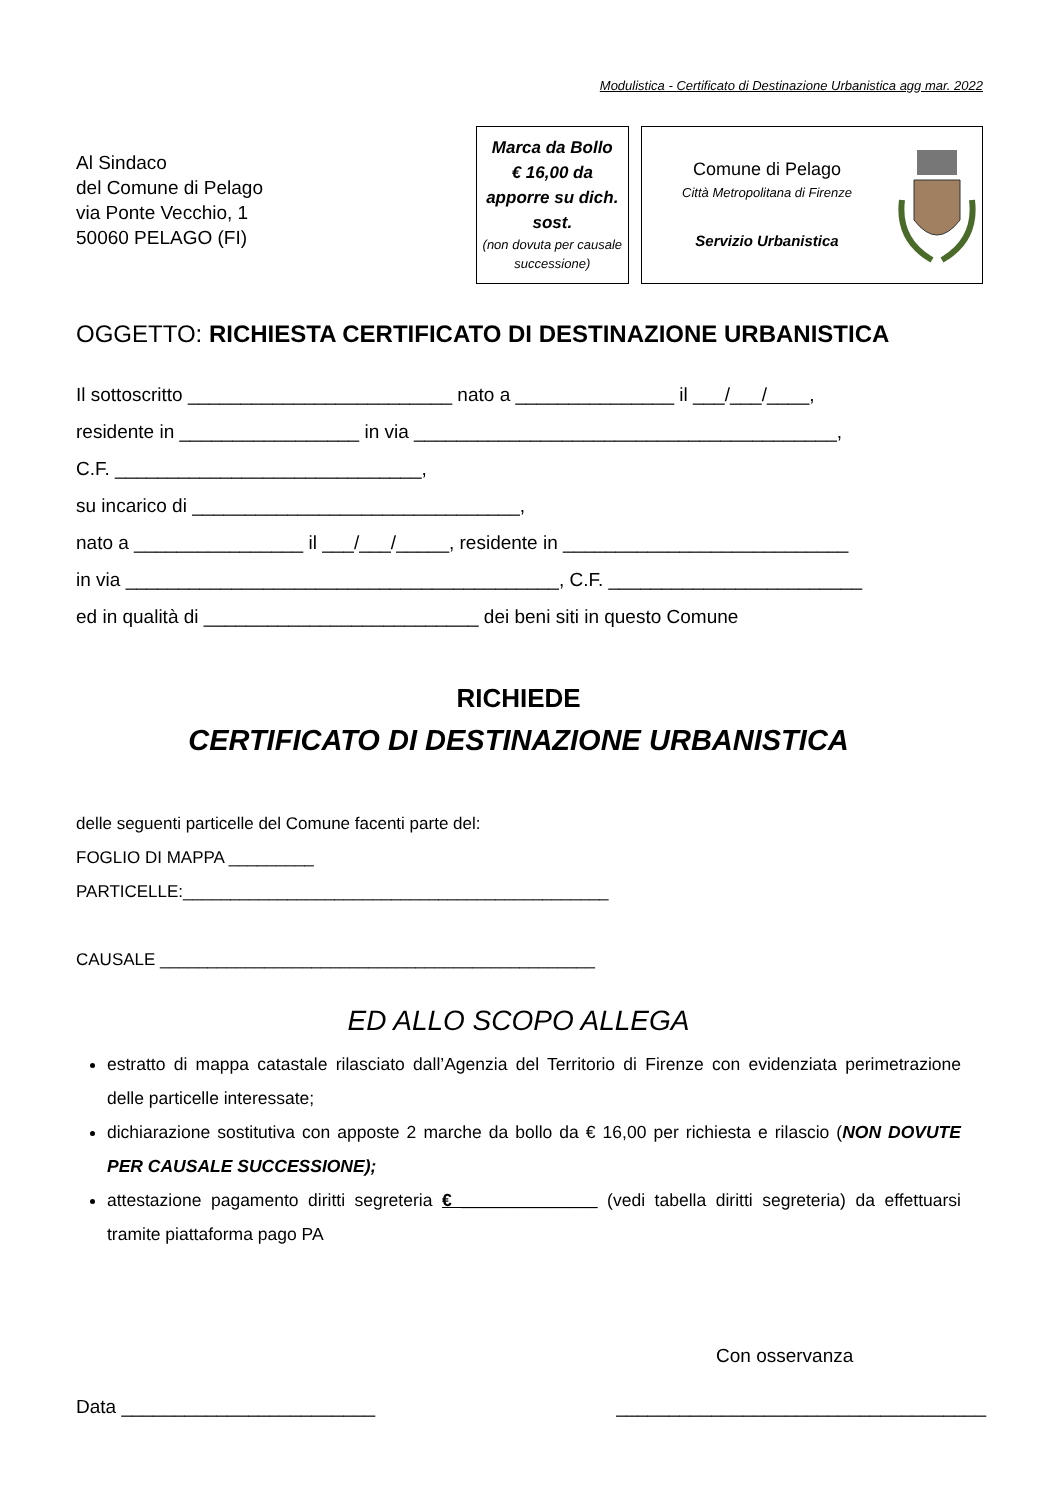Modulistica - Certificato di Destinazione Urbanistica agg mar. 2022
Al Sindaco
del Comune di Pelago
via Ponte Vecchio, 1
50060 PELAGO (FI)
Marca da Bollo
€ 16,00 da
apporre su dich.
sost.
(non dovuta per causale successione)
Comune di Pelago
Città Metropolitana di Firenze
Servizio Urbanistica
OGGETTO: RICHIESTA CERTIFICATO DI DESTINAZIONE URBANISTICA
Il sottoscritto _________________________ nato a _______________ il ___/___/____,
residente in _________________ in via ________________________________________,
C.F. _____________________________,
su incarico di _______________________________,
nato a ________________ il ___/___/_____, residente in ___________________________
in via _________________________________________, C.F. ________________________
ed in qualità di __________________________ dei beni siti in questo Comune
RICHIEDE
CERTIFICATO DI DESTINAZIONE URBANISTICA
delle seguenti particelle del Comune facenti parte del:
FOGLIO DI MAPPA _________
PARTICELLE:_____________________________________________
CAUSALE ______________________________________________
ED ALLO SCOPO ALLEGA
estratto di mappa catastale rilasciato dall’Agenzia del Territorio di Firenze con evidenziata perimetrazione delle particelle interessate;
dichiarazione sostitutiva con apposte 2 marche da bollo da € 16,00 per richiesta e rilascio (NON DOVUTE PER CAUSALE SUCCESSIONE);
attestazione pagamento diritti segreteria € ______________ (vedi tabella diritti segreteria) da effettuarsi tramite piattaforma pago PA
Con osservanza
Data ________________________ ___________________________________